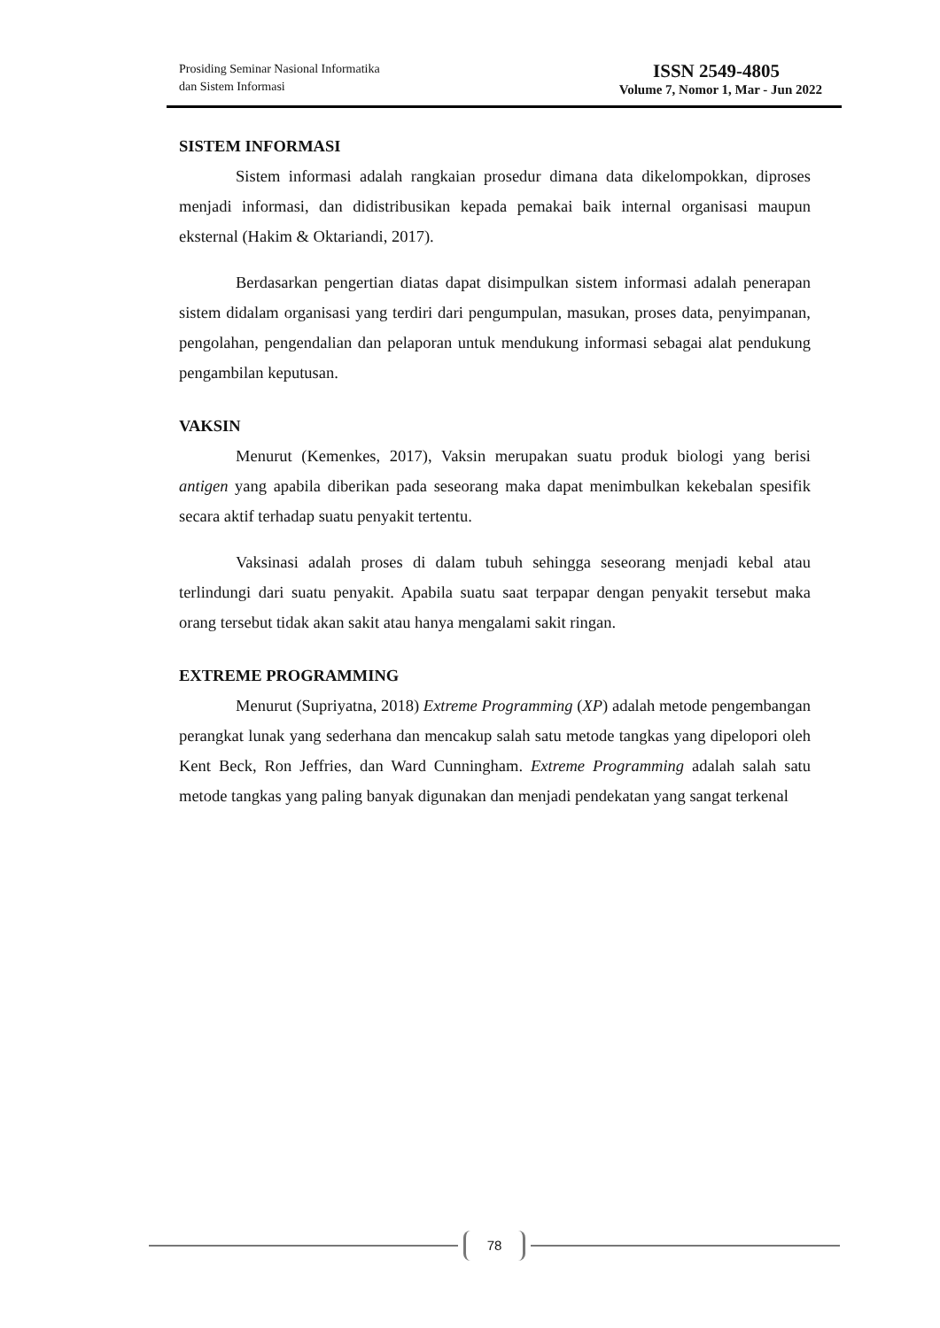Prosiding Seminar Nasional Informatika
dan Sistem Informasi
ISSN 2549-4805
Volume 7, Nomor 1, Mar - Jun 2022
SISTEM INFORMASI
Sistem informasi adalah rangkaian prosedur dimana data dikelompokkan, diproses menjadi informasi, dan didistribusikan kepada pemakai baik internal organisasi maupun eksternal (Hakim & Oktariandi, 2017).
Berdasarkan pengertian diatas dapat disimpulkan sistem informasi adalah penerapan sistem didalam organisasi yang terdiri dari pengumpulan, masukan, proses data, penyimpanan, pengolahan, pengendalian dan pelaporan untuk mendukung informasi sebagai alat pendukung pengambilan keputusan.
VAKSIN
Menurut (Kemenkes, 2017), Vaksin merupakan suatu produk biologi yang berisi antigen yang apabila diberikan pada seseorang maka dapat menimbulkan kekebalan spesifik secara aktif terhadap suatu penyakit tertentu.
Vaksinasi adalah proses di dalam tubuh sehingga seseorang menjadi kebal atau terlindungi dari suatu penyakit. Apabila suatu saat terpapar dengan penyakit tersebut maka orang tersebut tidak akan sakit atau hanya mengalami sakit ringan.
EXTREME PROGRAMMING
Menurut (Supriyatna, 2018) Extreme Programming (XP) adalah metode pengembangan perangkat lunak yang sederhana dan mencakup salah satu metode tangkas yang dipelopori oleh Kent Beck, Ron Jeffries, dan Ward Cunningham. Extreme Programming adalah salah satu metode tangkas yang paling banyak digunakan dan menjadi pendekatan yang sangat terkenal
78